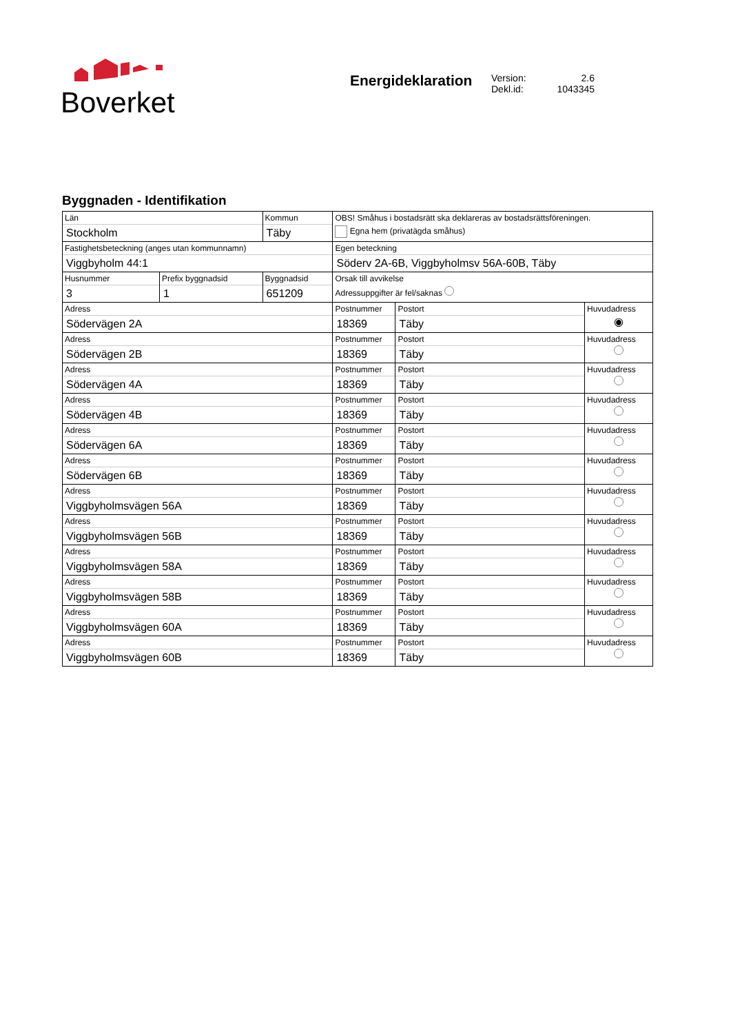Boverket
Energideklaration
Version: 2.6
Dekl.id: 1043345
Byggnaden - Identifikation
| Län Stockholm | | Kommun Täby | | OBS! Småhus i bostadsrätt ska deklareras av bostadsrättsföreningen. Egna hem (privatägda småhus) | | |
| Fastighetsbeteckning (anges utan kommunnamn) Viggbyholm 44:1 | | | | Egen beteckning Söderv 2A-6B, Viggbyholmsv 56A-60B, Täby | | |
| Husnummer 3 | Prefix byggnadsid 1 | | Byggnadsid 651209 | Orsak till avvikelse Adressuppgifter är fel/saknas | | |
| Adress Södervägen 2A | | | | Postnummer 18369 | Postort Täby | Huvudadress ◉ |
| Adress Södervägen 2B | | | | Postnummer 18369 | Postort Täby | Huvudadress |
| Adress Södervägen 4A | | | | Postnummer 18369 | Postort Täby | Huvudadress |
| Adress Södervägen 4B | | | | Postnummer 18369 | Postort Täby | Huvudadress |
| Adress Södervägen 6A | | | | Postnummer 18369 | Postort Täby | Huvudadress |
| Adress Södervägen 6B | | | | Postnummer 18369 | Postort Täby | Huvudadress |
| Adress Viggbyholmsvägen 56A | | | | Postnummer 18369 | Postort Täby | Huvudadress |
| Adress Viggbyholmsvägen 56B | | | | Postnummer 18369 | Postort Täby | Huvudadress |
| Adress Viggbyholmsvägen 58A | | | | Postnummer 18369 | Postort Täby | Huvudadress |
| Adress Viggbyholmsvägen 58B | | | | Postnummer 18369 | Postort Täby | Huvudadress |
| Adress Viggbyholmsvägen 60A | | | | Postnummer 18369 | Postort Täby | Huvudadress |
| Adress Viggbyholmsvägen 60B | | | | Postnummer 18369 | Postort Täby | Huvudadress |